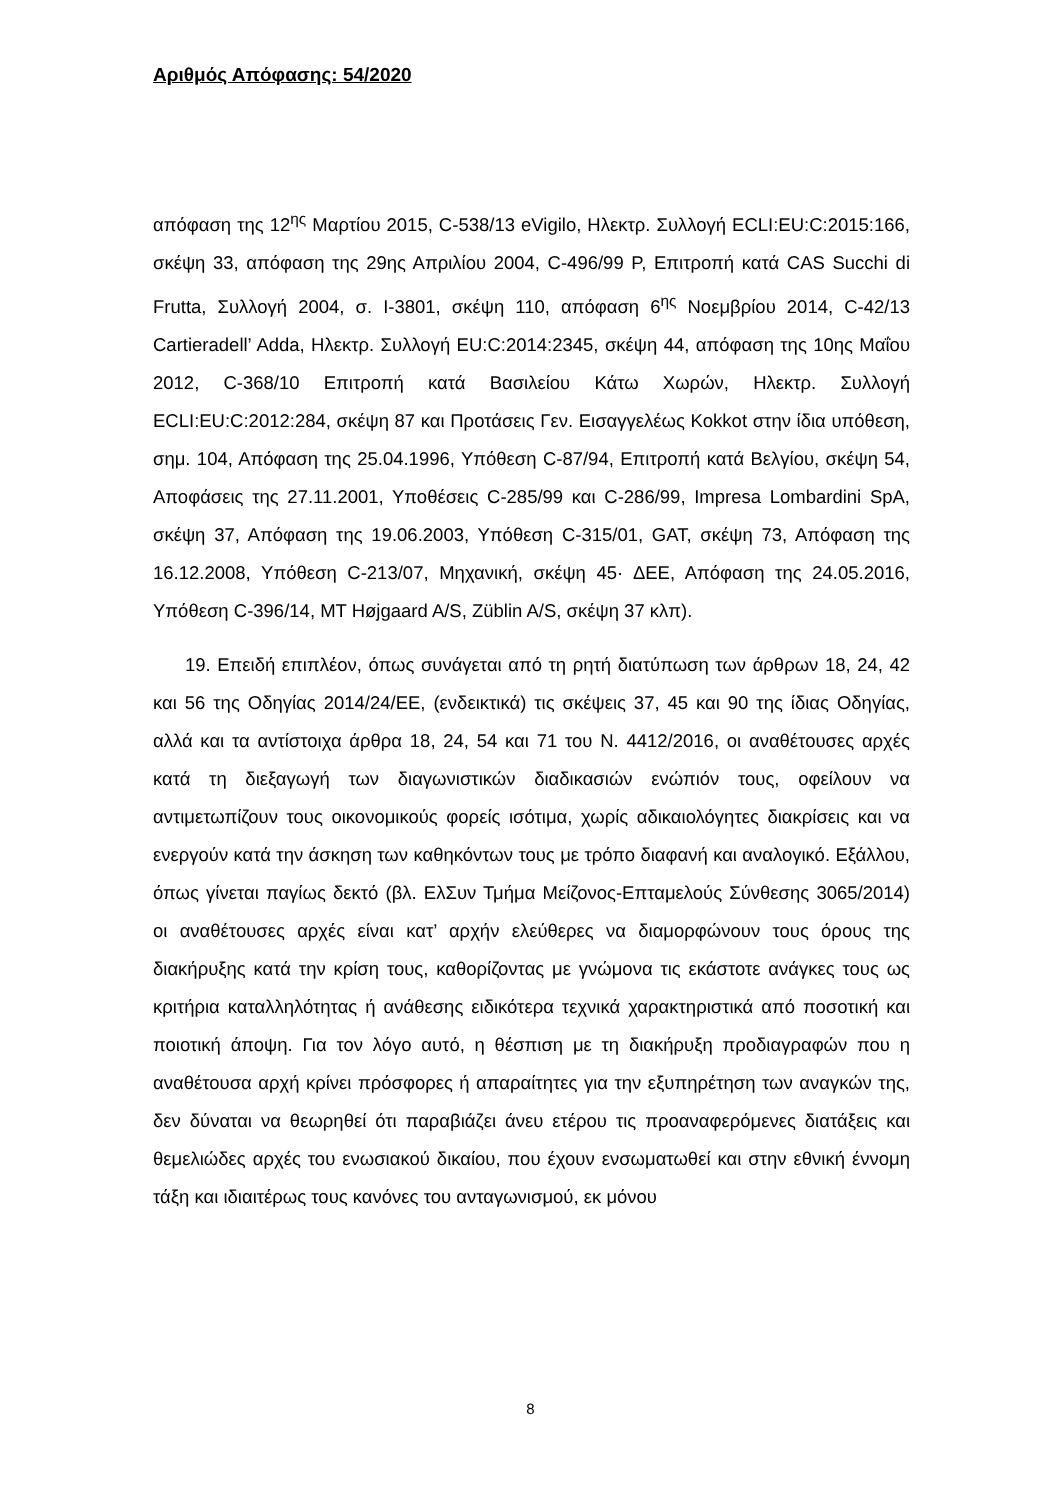Αριθμός Απόφασης: 54/2020
απόφαση της 12<sup>ης</sup> Μαρτίου 2015, C-538/13 eVigilo, Ηλεκτρ. Συλλογή ECLI:EU:C:2015:166, σκέψη 33, απόφαση της 29ης Απριλίου 2004, C-496/99 P, Επιτροπή κατά CAS Succhi di Frutta, Συλλογή 2004, σ. I-3801, σκέψη 110, απόφαση 6<sup>ης</sup> Νοεμβρίου 2014, C-42/13 Cartieradell’ Adda, Ηλεκτρ. Συλλογή EU:C:2014:2345, σκέψη 44, απόφαση της 10ης Μαΐου 2012, C-368/10 Επιτροπή κατά Βασιλείου Κάτω Χωρών, Ηλεκτρ. Συλλογή ECLI:EU:C:2012:284, σκέψη 87 και Προτάσεις Γεν. Εισαγγελέως Kokkot στην ίδια υπόθεση, σημ. 104, Απόφαση της 25.04.1996, Υπόθεση C-87/94, Επιτροπή κατά Βελγίου, σκέψη 54, Αποφάσεις της 27.11.2001, Υποθέσεις C-285/99 και C-286/99, Impresa Lombardini SpA, σκέψη 37, Απόφαση της 19.06.2003, Υπόθεση C-315/01, GAT, σκέψη 73, Απόφαση της 16.12.2008, Υπόθεση C-213/07, Μηχανική, σκέψη 45· ΔΕΕ, Απόφαση της 24.05.2016, Υπόθεση C-396/14, MT Højgaard A/S, Züblin A/S, σκέψη 37 κλπ).
19. Επειδή επιπλέον, όπως συνάγεται από τη ρητή διατύπωση των άρθρων 18, 24, 42 και 56 της Οδηγίας 2014/24/ΕΕ, (ενδεικτικά) τις σκέψεις 37, 45 και 90 της ίδιας Οδηγίας, αλλά και τα αντίστοιχα άρθρα 18, 24, 54 και 71 του Ν. 4412/2016, οι αναθέτουσες αρχές κατά τη διεξαγωγή των διαγωνιστικών διαδικασιών ενώπιόν τους, οφείλουν να αντιμετωπίζουν τους οικονομικούς φορείς ισότιμα, χωρίς αδικαιολόγητες διακρίσεις και να ενεργούν κατά την άσκηση των καθηκόντων τους με τρόπο διαφανή και αναλογικό. Εξάλλου, όπως γίνεται παγίως δεκτό (βλ. ΕλΣυν Τμήμα Μείζονος-Επταμελούς Σύνθεσης 3065/2014) οι αναθέτουσες αρχές είναι κατ’ αρχήν ελεύθερες να διαμορφώνουν τους όρους της διακήρυξης κατά την κρίση τους, καθορίζοντας με γνώμονα τις εκάστοτε ανάγκες τους ως κριτήρια καταλληλότητας ή ανάθεσης ειδικότερα τεχνικά χαρακτηριστικά από ποσοτική και ποιοτική άποψη. Για τον λόγο αυτό, η θέσπιση με τη διακήρυξη προδιαγραφών που η αναθέτουσα αρχή κρίνει πρόσφορες ή απαραίτητες για την εξυπηρέτηση των αναγκών της, δεν δύναται να θεωρηθεί ότι παραβιάζει άνευ ετέρου τις προαναφερόμενες διατάξεις και θεμελιώδες αρχές του ενωσιακού δικαίου, που έχουν ενσωματωθεί και στην εθνική έννομη τάξη και ιδιαιτέρως τους κανόνες του ανταγωνισμού, εκ μόνου
8